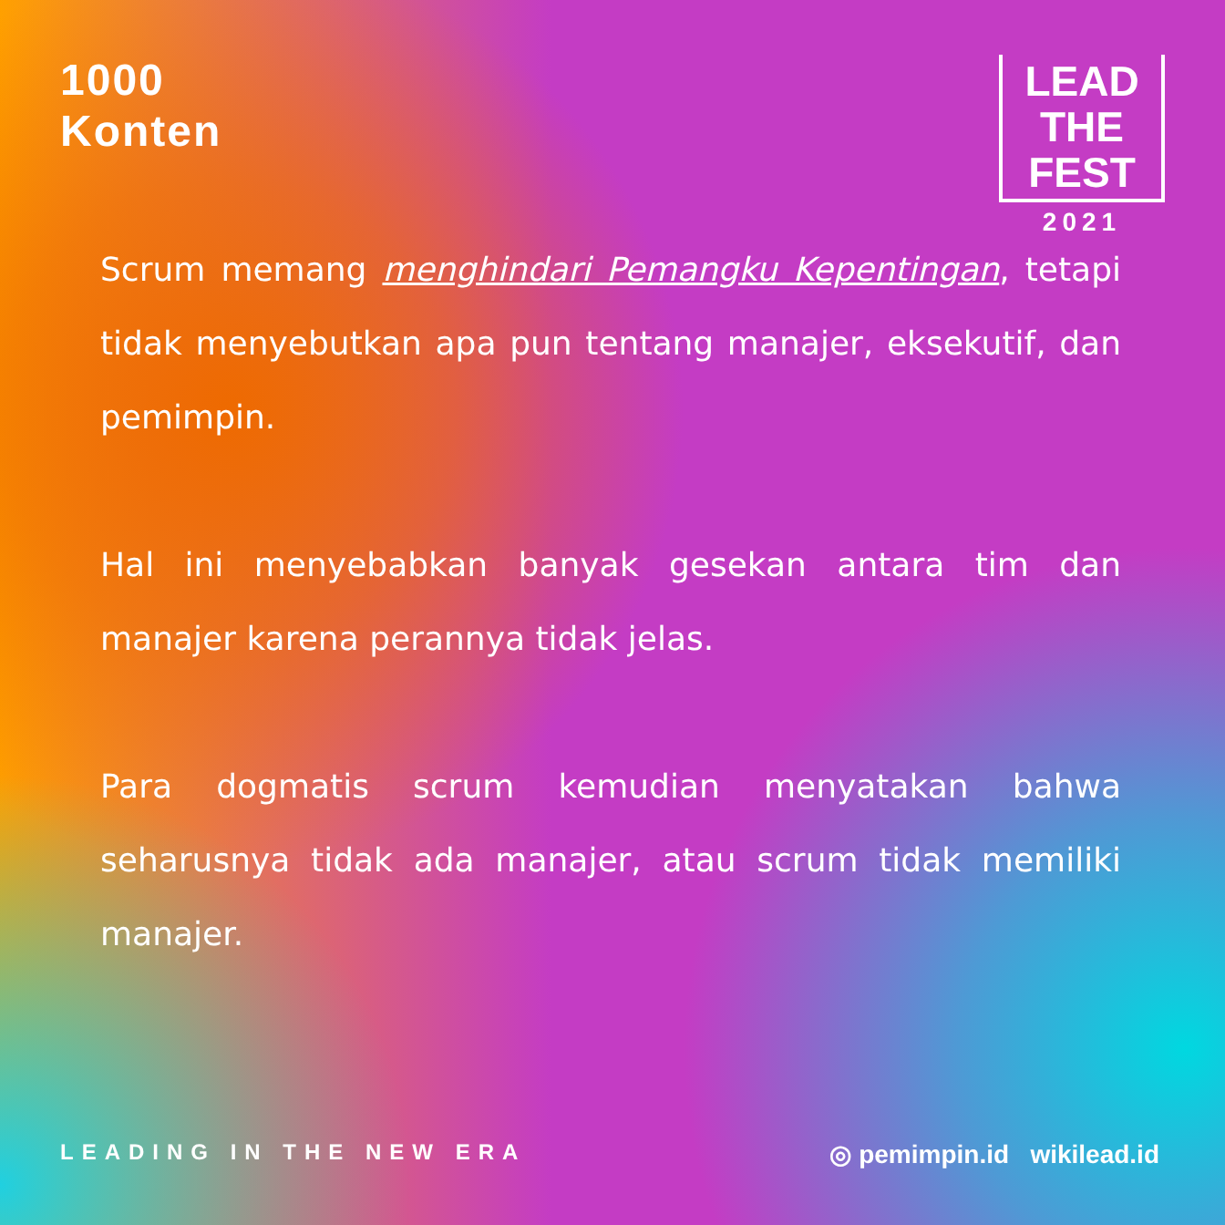1000
Konten
LEAD
THE
FEST
2021
Scrum memang menghindari Pemangku Kepentingan, tetapi tidak menyebutkan apa pun tentang manajer, eksekutif, dan pemimpin.
Hal ini menyebabkan banyak gesekan antara tim dan manajer karena perannya tidak jelas.
Para dogmatis scrum kemudian menyatakan bahwa seharusnya tidak ada manajer, atau scrum tidak memiliki manajer.
LEADING IN THE NEW ERA
◎ pemimpin.id wikilead.id